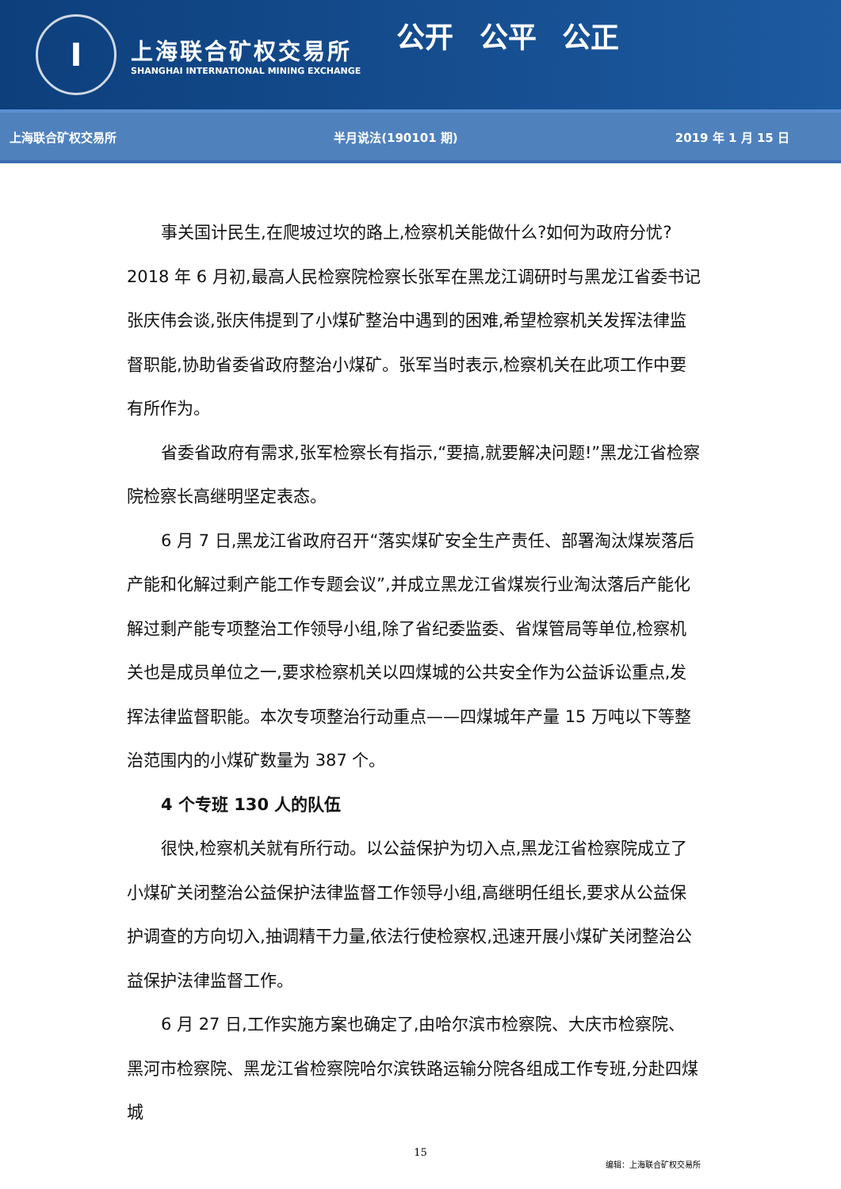I
上海联合矿权交易所
SHANGHAI INTERNATIONAL MINING EXCHANGE
公开 公平 公正
上海联合矿权交易所 半月说法(190101 期) 2019 年 1 月 15 日
事关国计民生,在爬坡过坎的路上,检察机关能做什么?如何为政府分忧?2018 年 6 月初,最高人民检察院检察长张军在黑龙江调研时与黑龙江省委书记张庆伟会谈,张庆伟提到了小煤矿整治中遇到的困难,希望检察机关发挥法律监督职能,协助省委省政府整治小煤矿。张军当时表示,检察机关在此项工作中要有所作为。
省委省政府有需求,张军检察长有指示,“要搞,就要解决问题!”黑龙江省检察院检察长高继明坚定表态。
6 月 7 日,黑龙江省政府召开“落实煤矿安全生产责任、部署淘汰煤炭落后产能和化解过剩产能工作专题会议”,并成立黑龙江省煤炭行业淘汰落后产能化解过剩产能专项整治工作领导小组,除了省纪委监委、省煤管局等单位,检察机关也是成员单位之一,要求检察机关以四煤城的公共安全作为公益诉讼重点,发挥法律监督职能。本次专项整治行动重点——四煤城年产量 15 万吨以下等整治范围内的小煤矿数量为 387 个。
4 个专班 130 人的队伍
很快,检察机关就有所行动。以公益保护为切入点,黑龙江省检察院成立了小煤矿关闭整治公益保护法律监督工作领导小组,高继明任组长,要求从公益保护调查的方向切入,抽调精干力量,依法行使检察权,迅速开展小煤矿关闭整治公益保护法律监督工作。
6 月 27 日,工作实施方案也确定了,由哈尔滨市检察院、大庆市检察院、黑河市检察院、黑龙江省检察院哈尔滨铁路运输分院各组成工作专班,分赴四煤城
15
编辑：上海联合矿权交易所